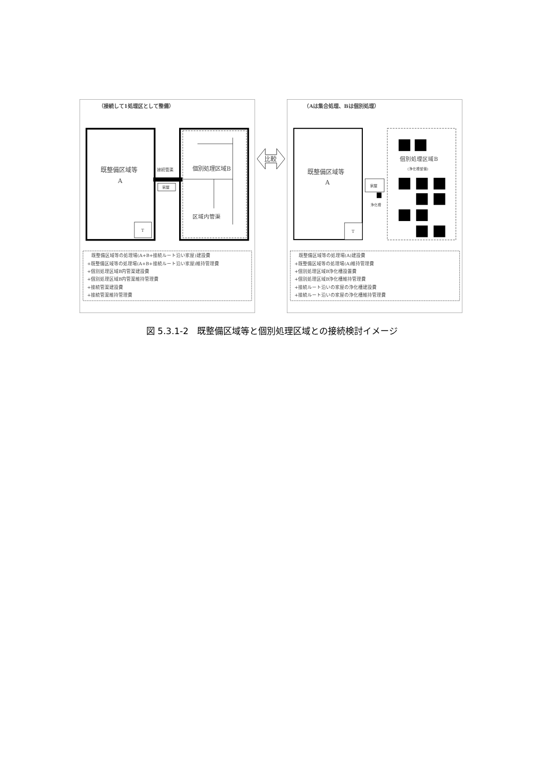（接続して1処理区として整備）
T
既整備区域等
A
接続管渠
家屋
個別処理区域B
区域内管渠
既整備区域等の処理場(A+B+接続ルート沿い家屋)建設費
+既整備区域等の処理場(A+B+接続ルート沿い家屋)維持管理費
+個別処理区域B内管渠建設費
+個別処理区域B内管渠維持管理費
+接続管渠建設費
+接続管渠維持管理費
比較
（Aは集合処理、Bは個別処理）
T
既整備区域等
A
家屋
浄化槽
個別処理区域B
(浄化槽整備)
既整備区域等の処理場(A)建設費
+既整備区域等の処理場(A)維持管理費
+個別処理区域B浄化槽設置費
+個別処理区域B浄化槽維持管理費
+接続ルート沿いの家屋の浄化槽建設費
+接続ルート沿いの家屋の浄化槽維持管理費
図 5.3.1-2　既整備区域等と個別処理区域との接続検討イメージ